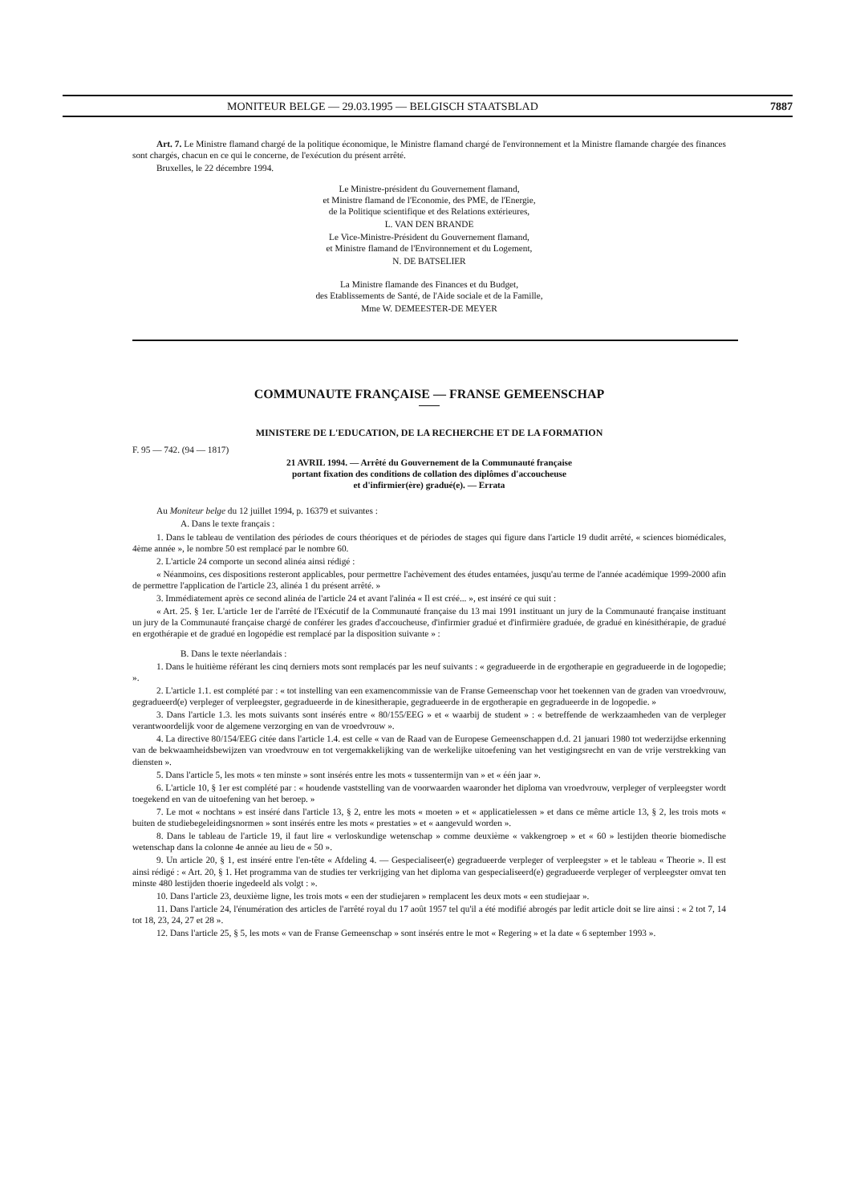MONITEUR BELGE — 29.03.1995 — BELGISCH STAATSBLAD 7887
Art. 7. Le Ministre flamand chargé de la politique économique, le Ministre flamand chargé de l'environnement et la Ministre flamande chargée des finances sont chargés, chacun en ce qui le concerne, de l'exécution du présent arrêté.
Bruxelles, le 22 décembre 1994.
Le Ministre-président du Gouvernement flamand,
et Ministre flamand de l'Economie, des PME, de l'Energie,
de la Politique scientifique et des Relations extérieures,
L. VAN DEN BRANDE
Le Vice-Ministre-Président du Gouvernement flamand,
et Ministre flamand de l'Environnement et du Logement,
N. DE BATSELIER
La Ministre flamande des Finances et du Budget,
des Etablissements de Santé, de l'Aide sociale et de la Famille,
Mme W. DEMEESTER-DE MEYER
COMMUNAUTE FRANÇAISE — FRANSE GEMEENSCHAP
MINISTERE DE L'EDUCATION, DE LA RECHERCHE ET DE LA FORMATION
F. 95 — 742. (94 — 1817)
21 AVRIL 1994. — Arrêté du Gouvernement de la Communauté française
portant fixation des conditions de collation des diplômes d'accoucheuse
et d'infirmier(ère) gradué(e). — Errata
Au Moniteur belge du 12 juillet 1994, p. 16379 et suivantes :
A. Dans le texte français :
1. Dans le tableau de ventilation des périodes de cours théoriques et de périodes de stages qui figure dans l'article 19 dudit arrêté, « sciences biomédicales, 4ème année », le nombre 50 est remplacé par le nombre 60.
2. L'article 24 comporte un second alinéa ainsi rédigé :
« Néanmoins, ces dispositions resteront applicables, pour permettre l'achèvement des études entamées, jusqu'au terme de l'année académique 1999-2000 afin de permettre l'application de l'article 23, alinéa 1 du présent arrêté. »
3. Immédiatement après ce second alinéa de l'article 24 et avant l'alinéa « Il est créé... », est inséré ce qui suit :
« Art. 25. § 1er. L'article 1er de l'arrêté de l'Exécutif de la Communauté française du 13 mai 1991 instituant un jury de la Communauté française instituant un jury de la Communauté française chargé de conférer les grades d'accoucheuse, d'infirmier gradué et d'infirmière graduée, de gradué en kinésithérapie, de gradué en ergothérapie et de gradué en logopédie est remplacé par la disposition suivante » :
B. Dans le texte néerlandais :
1. Dans le huitième référant les cinq derniers mots sont remplacés par les neuf suivants : « gegradueerde in de ergotherapie en gegradueerde in de logopedie; ».
2. L'article 1.1. est complété par : « tot instelling van een examencommissie van de Franse Gemeenschap voor het toekennen van de graden van vroedvrouw, gegradueerd(e) verpleger of verpleegster, gegradueerde in de kinesitherapie, gegradueerde in de ergotherapie en gegradueerde in de logopedie. »
3. Dans l'article 1.3. les mots suivants sont insérés entre « 80/155/EEG » et « waarbij de student » : « betreffende de werkzaamheden van de verpleger verantwoordelijk voor de algemene verzorging en van de vroedvrouw ».
4. La directive 80/154/EEG citée dans l'article 1.4. est celle « van de Raad van de Europese Gemeenschappen d.d. 21 januari 1980 tot wederzijdse erkenning van de bekwaamheidsbewijzen van vroedvrouw en tot vergemakkelijking van de werkelijke uitoefening van het vestigingsrecht en van de vrije verstrekking van diensten ».
5. Dans l'article 5, les mots « ten minste » sont insérés entre les mots « tussentermijn van » et « één jaar ».
6. L'article 10, § 1er est complété par : « houdende vaststelling van de voorwaarden waaronder het diploma van vroedvrouw, verpleger of verpleegster wordt toegekend en van de uitoefening van het beroep. »
7. Le mot « nochtans » est inséré dans l'article 13, § 2, entre les mots « moeten » et « applicatielessen » et dans ce même article 13, § 2, les trois mots « buiten de studiebegeleidingsnormen » sont insérés entre les mots « prestaties » et « aangevuld worden ».
8. Dans le tableau de l'article 19, il faut lire « verloskundige wetenschap » comme deuxième « vakkengroep » et « 60 » lestijden theorie biomedische wetenschap dans la colonne 4e année au lieu de « 50 ».
9. Un article 20, § 1, est inséré entre l'en-tête « Afdeling 4. — Gespecialiseer(e) gegradueerde verpleger of verpleegster » et le tableau « Theorie ». Il est ainsi rédigé : « Art. 20, § 1. Het programma van de studies ter verkrijging van het diploma van gespecialiseerd(e) gegradueerde verpleger of verpleegster omvat ten minste 480 lestijden thoerie ingedeeld als volgt : ».
10. Dans l'article 23, deuxième ligne, les trois mots « een der studiejaren » remplacent les deux mots « een studiejaar ».
11. Dans l'article 24, l'énumération des articles de l'arrêté royal du 17 août 1957 tel qu'il a été modifié abrogés par ledit article doit se lire ainsi : « 2 tot 7, 14 tot 18, 23, 24, 27 et 28 ».
12. Dans l'article 25, § 5, les mots « van de Franse Gemeenschap » sont insérés entre le mot « Regering » et la date « 6 september 1993 ».